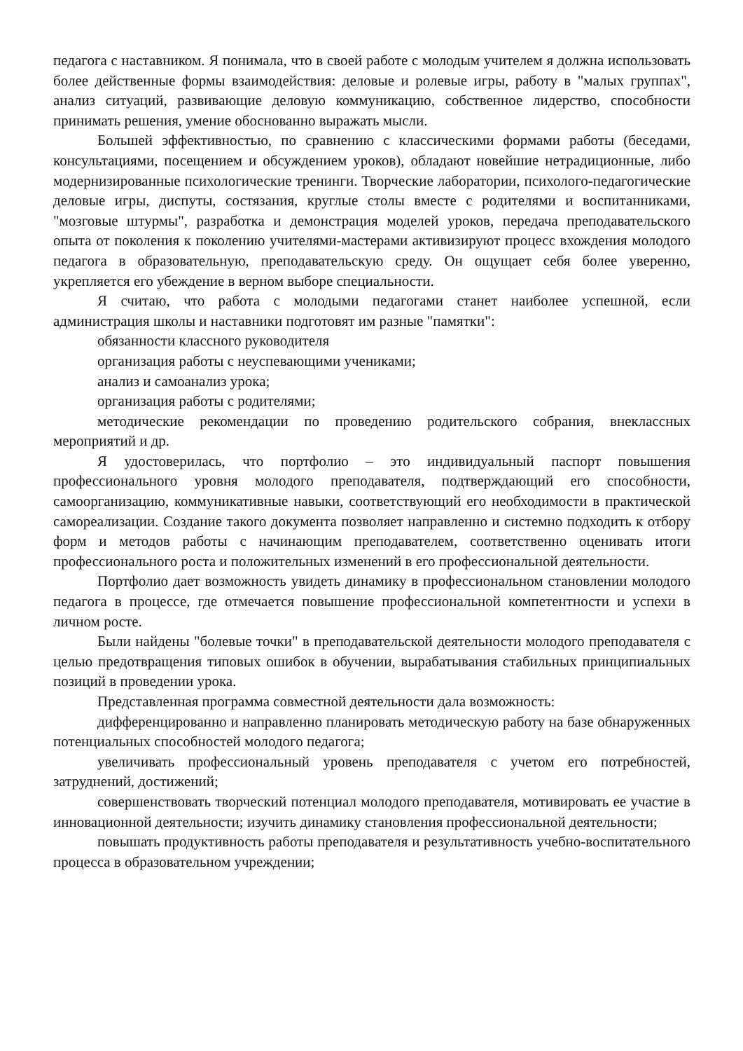педагога с наставником. Я понимала, что в своей работе с молодым учителем я должна использовать более действенные формы взаимодействия: деловые и ролевые игры, работу в "малых группах", анализ ситуаций, развивающие деловую коммуникацию, собственное лидерство, способности принимать решения, умение обоснованно выражать мысли.
Большей эффективностью, по сравнению с классическими формами работы (беседами, консультациями, посещением и обсуждением уроков), обладают новейшие нетрадиционные, либо модернизированные психологические тренинги. Творческие лаборатории, психолого-педагогические деловые игры, диспуты, состязания, круглые столы вместе с родителями и воспитанниками, "мозговые штурмы", разработка и демонстрация моделей уроков, передача преподавательского опыта от поколения к поколению учителями-мастерами активизируют процесс вхождения молодого педагога в образовательную, преподавательскую среду. Он ощущает себя более уверенно, укрепляется его убеждение в верном выборе специальности.
Я считаю, что работа с молодыми педагогами станет наиболее успешной, если администрация школы и наставники подготовят им разные "памятки":
обязанности классного руководителя
организация работы с неуспевающими учениками;
анализ и самоанализ урока;
организация работы с родителями;
методические рекомендации по проведению родительского собрания, внеклассных мероприятий и др.
Я удостоверилась, что портфолио – это индивидуальный паспорт повышения профессионального уровня молодого преподавателя, подтверждающий его способности, самоорганизацию, коммуникативные навыки, соответствующий его необходимости в практической самореализации. Создание такого документа позволяет направленно и системно подходить к отбору форм и методов работы с начинающим преподавателем, соответственно оценивать итоги профессионального роста и положительных изменений в его профессиональной деятельности.
Портфолио дает возможность увидеть динамику в профессиональном становлении молодого педагога в процессе, где отмечается повышение профессиональной компетентности и успехи в личном росте.
Были найдены "болевые точки" в преподавательской деятельности молодого преподавателя с целью предотвращения типовых ошибок в обучении, вырабатывания стабильных принципиальных позиций в проведении урока.
Представленная программа совместной деятельности дала возможность:
дифференцированно и направленно планировать методическую работу на базе обнаруженных потенциальных способностей молодого педагога;
увеличивать профессиональный уровень преподавателя с учетом его потребностей, затруднений, достижений;
совершенствовать творческий потенциал молодого преподавателя, мотивировать ее участие в инновационной деятельности; изучить динамику становления профессиональной деятельности;
повышать продуктивность работы преподавателя и результативность учебно-воспитательного процесса в образовательном учреждении;